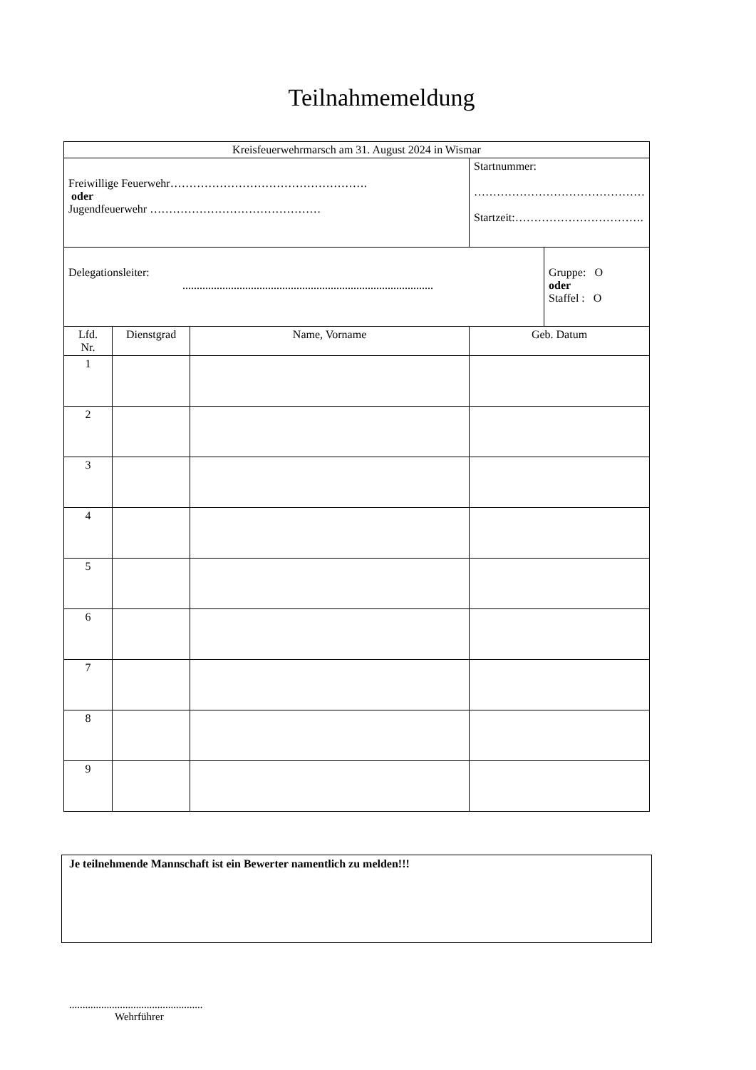Teilnahmemeldung
| Kreisfeuerwehrmarsch am 31. August 2024 in Wismar | | | | |
| Freiwillige Feuerwehr……………………………………………. oder Jugendfeuerwehr ……………………………………… | | | Startnummer: ……………………………………… Startzeit:……………………………. | |
| Delegationsleiter: ........................................................................................ | | | | Gruppe: O oder Staffel : O |
| Lfd. Nr. | Dienstgrad | Name, Vorname | Geb. Datum | |
| 1 | | | | |
| 2 | | | | |
| 3 | | | | |
| 4 | | | | |
| 5 | | | | |
| 6 | | | | |
| 7 | | | | |
| 8 | | | | |
| 9 | | | | |
Je teilnehmende Mannschaft ist ein Bewerter namentlich zu melden!!!
..................................................
Wehrführer